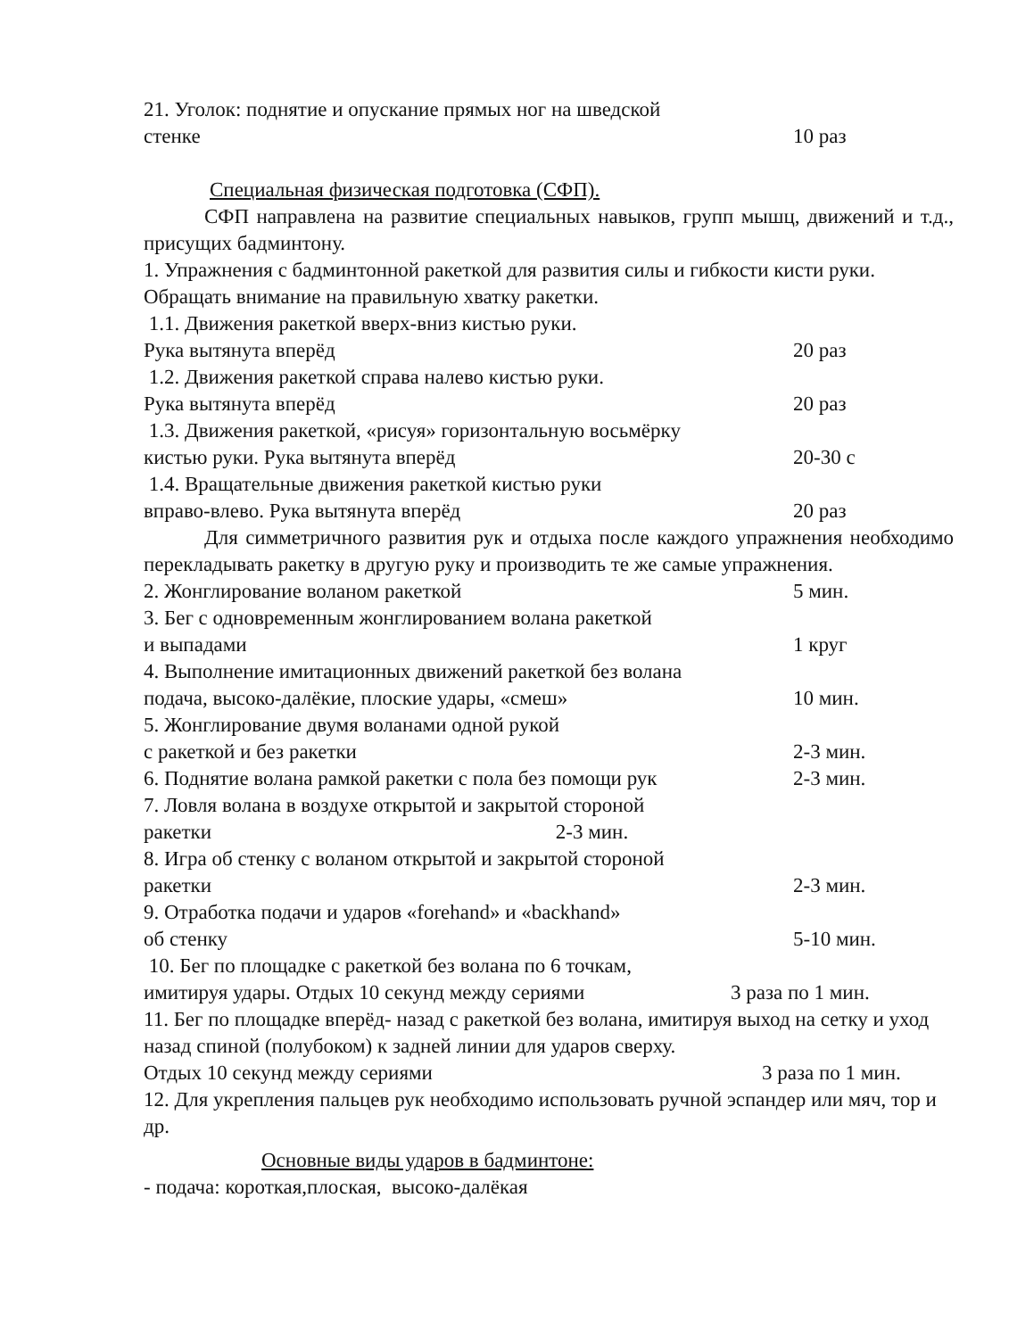21. Уголок: поднятие и опускание прямых ног на шведской
стенке 10 раз
Специальная физическая подготовка (СФП).
СФП направлена на развитие специальных навыков, групп мышц, движений и т.д., присущих бадминтону.
1. Упражнения с бадминтонной ракеткой для развития силы и гибкости кисти руки. Обращать внимание на правильную хватку ракетки.
1.1. Движения ракеткой вверх-вниз кистью руки.
Рука вытянута вперёд 20 раз
1.2. Движения ракеткой справа налево кистью руки.
Рука вытянута вперёд 20 раз
1.3. Движения ракеткой, «рисуя» горизонтальную восьмёрку
кистью руки. Рука вытянута вперёд 20-30 с
1.4. Вращательные движения ракеткой кистью руки
вправо-влево. Рука вытянута вперёд 20 раз
Для симметричного развития рук и отдыха после каждого упражнения необходимо перекладывать ракетку в другую руку и производить те же самые упражнения.
2. Жонглирование воланом ракеткой 5 мин.
3. Бег с одновременным жонглированием волана ракеткой
и выпадами 1 круг
4. Выполнение имитационных движений ракеткой без волана
подача, высоко-далёкие, плоские удары, «смеш» 10 мин.
5. Жонглирование двумя воланами одной рукой
с ракеткой и без ракетки 2-3 мин.
6. Поднятие волана рамкой ракетки с пола без помощи рук 2-3 мин.
7. Ловля волана в воздухе открытой и закрытой стороной
ракетки 2-3 мин.
8. Игра об стенку с воланом открытой и закрытой стороной
ракетки 2-3 мин.
9. Отработка подачи и ударов «forehand» и «backhand»
об стенку 5-10 мин.
10. Бег по площадке с ракеткой без волана по 6 точкам,
имитируя удары. Отдых 10 секунд между сериями 3 раза по 1 мин.
11. Бег по площадке вперёд- назад с ракеткой без волана, имитируя выход на сетку и уход назад спиной (полубоком) к задней линии для ударов сверху.
Отдых 10 секунд между сериями 3 раза по 1 мин.
12. Для укрепления пальцев рук необходимо использовать ручной эспандер или мяч, тор и др.
Основные виды ударов в бадминтоне:
- подача: короткая,плоская, высоко-далёкая